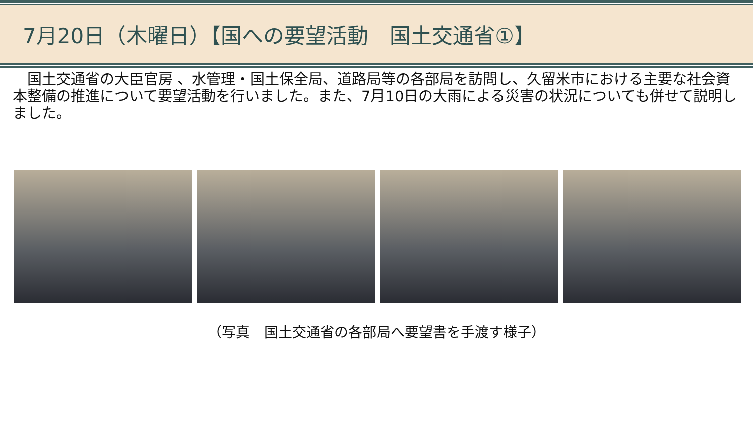7月20日（木曜日）【国への要望活動　国土交通省①】
　国土交通省の大臣官房 、水管理・国土保全局、道路局等の各部局を訪問し、久留米市における主要な社会資本整備の推進について要望活動を行いました。また、7月10日の大雨による災害の状況についても併せて説明しました。
（写真　国土交通省の各部局へ要望書を手渡す様子）